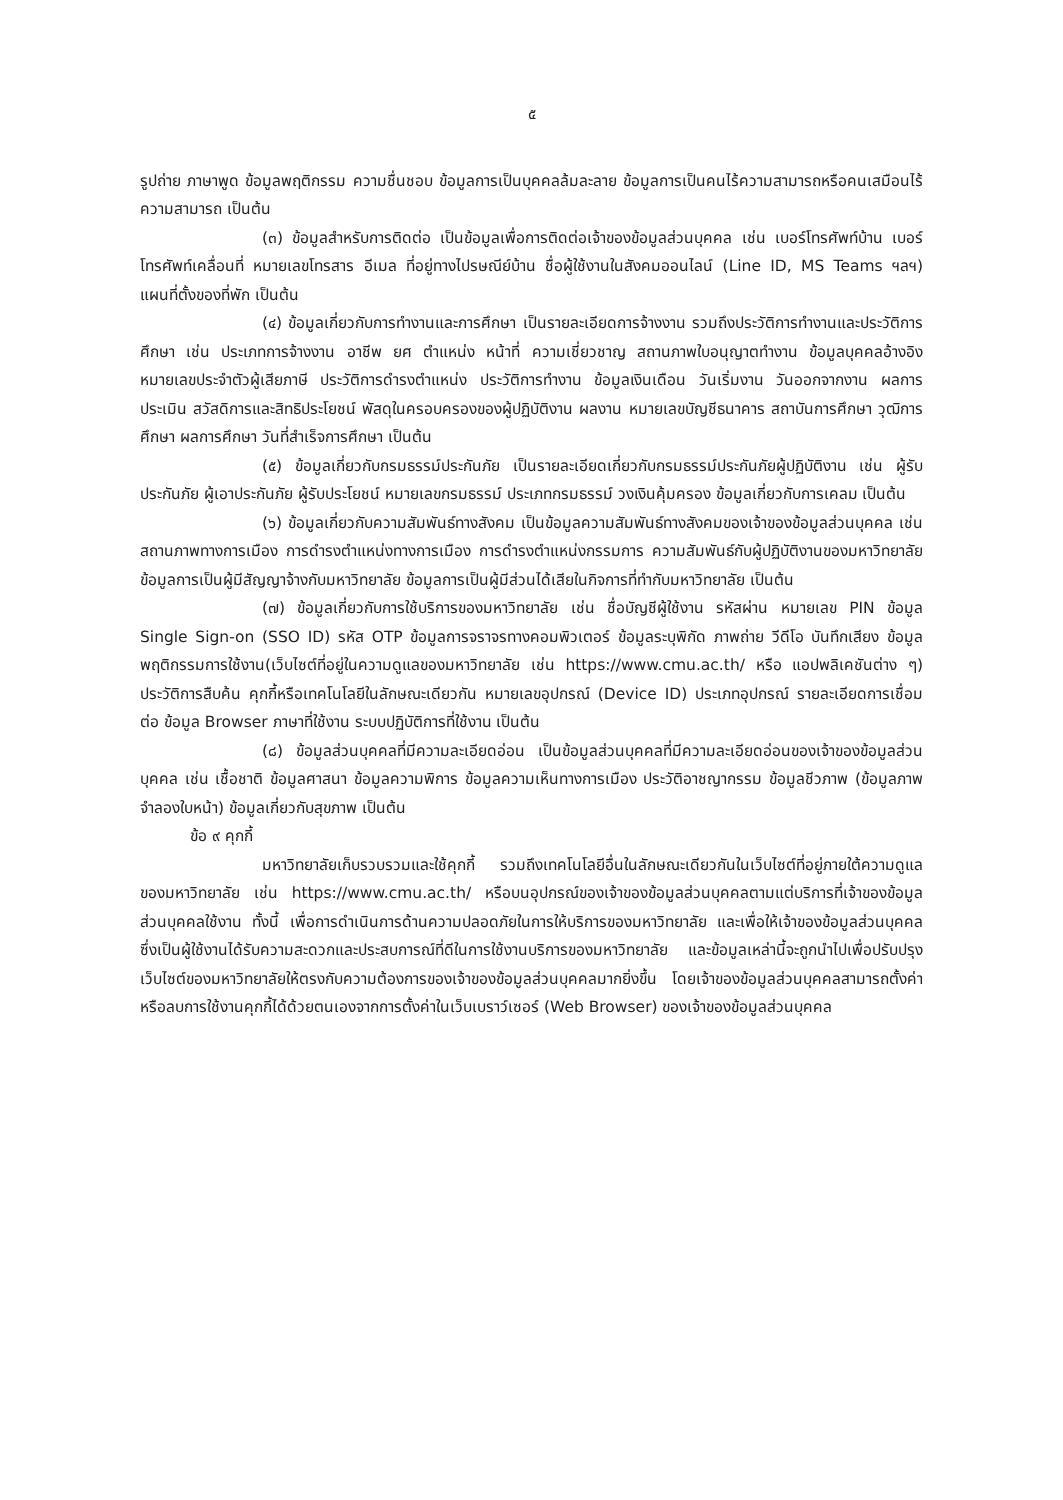๕
รูปถ่าย ภาษาพูด ข้อมูลพฤติกรรม ความชื่นชอบ ข้อมูลการเป็นบุคคลล้มละลาย ข้อมูลการเป็นคนไร้ความสามารถหรือคนเสมือนไร้ความสามารถ เป็นต้น
(๓) ข้อมูลสำหรับการติดต่อ เป็นข้อมูลเพื่อการติดต่อเจ้าของข้อมูลส่วนบุคคล เช่น เบอร์โทรศัพท์บ้าน เบอร์โทรศัพท์เคลื่อนที่ หมายเลขโทรสาร อีเมล ที่อยู่ทางไปรษณีย์บ้าน ชื่อผู้ใช้งานในสังคมออนไลน์ (Line ID, MS Teams ฯลฯ) แผนที่ตั้งของที่พัก เป็นต้น
(๔) ข้อมูลเกี่ยวกับการทำงานและการศึกษา เป็นรายละเอียดการจ้างงาน รวมถึงประวัติการทำงานและประวัติการศึกษา เช่น ประเภทการจ้างงาน อาชีพ ยศ ตำแหน่ง หน้าที่ ความเชี่ยวชาญ สถานภาพใบอนุญาตทำงาน ข้อมูลบุคคลอ้างอิง หมายเลขประจำตัวผู้เสียภาษี ประวัติการดำรงตำแหน่ง ประวัติการทำงาน ข้อมูลเงินเดือน วันเริ่มงาน วันออกจากงาน ผลการประเมิน สวัสดิการและสิทธิประโยชน์ พัสดุในครอบครองของผู้ปฏิบัติงาน ผลงาน หมายเลขบัญชีธนาคาร สถาบันการศึกษา วุฒิการศึกษา ผลการศึกษา วันที่สำเร็จการศึกษา เป็นต้น
(๕) ข้อมูลเกี่ยวกับกรมธรรม์ประกันภัย เป็นรายละเอียดเกี่ยวกับกรมธรรม์ประกันภัยผู้ปฏิบัติงาน เช่น ผู้รับประกันภัย ผู้เอาประกันภัย ผู้รับประโยชน์ หมายเลขกรมธรรม์ ประเภทกรมธรรม์ วงเงินคุ้มครอง ข้อมูลเกี่ยวกับการเคลม เป็นต้น
(๖) ข้อมูลเกี่ยวกับความสัมพันธ์ทางสังคม เป็นข้อมูลความสัมพันธ์ทางสังคมของเจ้าของข้อมูลส่วนบุคคล เช่น สถานภาพทางการเมือง การดำรงตำแหน่งทางการเมือง การดำรงตำแหน่งกรรมการ ความสัมพันธ์กับผู้ปฏิบัติงานของมหาวิทยาลัย ข้อมูลการเป็นผู้มีสัญญาจ้างกับมหาวิทยาลัย ข้อมูลการเป็นผู้มีส่วนได้เสียในกิจการที่ทำกับมหาวิทยาลัย เป็นต้น
(๗) ข้อมูลเกี่ยวกับการใช้บริการของมหาวิทยาลัย เช่น ชื่อบัญชีผู้ใช้งาน รหัสผ่าน หมายเลข PIN ข้อมูล Single Sign-on (SSO ID) รหัส OTP ข้อมูลการจราจรทางคอมพิวเตอร์ ข้อมูลระบุพิกัด ภาพถ่าย วีดีโอ บันทึกเสียง ข้อมูลพฤติกรรมการใช้งาน(เว็บไซต์ที่อยู่ในความดูแลของมหาวิทยาลัย เช่น https://www.cmu.ac.th/ หรือ แอปพลิเคชันต่าง ๆ) ประวัติการสืบค้น คุกกี้หรือเทคโนโลยีในลักษณะเดียวกัน หมายเลขอุปกรณ์ (Device ID) ประเภทอุปกรณ์ รายละเอียดการเชื่อมต่อ ข้อมูล Browser ภาษาที่ใช้งาน ระบบปฏิบัติการที่ใช้งาน เป็นต้น
(๘) ข้อมูลส่วนบุคคลที่มีความละเอียดอ่อน เป็นข้อมูลส่วนบุคคลที่มีความละเอียดอ่อนของเจ้าของข้อมูลส่วนบุคคล เช่น เชื้อชาติ ข้อมูลศาสนา ข้อมูลความพิการ ข้อมูลความเห็นทางการเมือง ประวัติอาชญากรรม ข้อมูลชีวภาพ (ข้อมูลภาพจำลองใบหน้า) ข้อมูลเกี่ยวกับสุขภาพ เป็นต้น
ข้อ ๙ คุกกี้
มหาวิทยาลัยเก็บรวบรวมและใช้คุกกี้ รวมถึงเทคโนโลยีอื่นในลักษณะเดียวกันในเว็บไซต์ที่อยู่ภายใต้ความดูแลของมหาวิทยาลัย เช่น https://www.cmu.ac.th/ หรือบนอุปกรณ์ของเจ้าของข้อมูลส่วนบุคคลตามแต่บริการที่เจ้าของข้อมูลส่วนบุคคลใช้งาน ทั้งนี้ เพื่อการดำเนินการด้านความปลอดภัยในการให้บริการของมหาวิทยาลัย และเพื่อให้เจ้าของข้อมูลส่วนบุคคลซึ่งเป็นผู้ใช้งานได้รับความสะดวกและประสบการณ์ที่ดีในการใช้งานบริการของมหาวิทยาลัย และข้อมูลเหล่านี้จะถูกนำไปเพื่อปรับปรุงเว็บไซต์ของมหาวิทยาลัยให้ตรงกับความต้องการของเจ้าของข้อมูลส่วนบุคคลมากยิ่งขึ้น โดยเจ้าของข้อมูลส่วนบุคคลสามารถตั้งค่าหรือลบการใช้งานคุกกี้ได้ด้วยตนเองจากการตั้งค่าในเว็บเบราว์เซอร์ (Web Browser) ของเจ้าของข้อมูลส่วนบุคคล